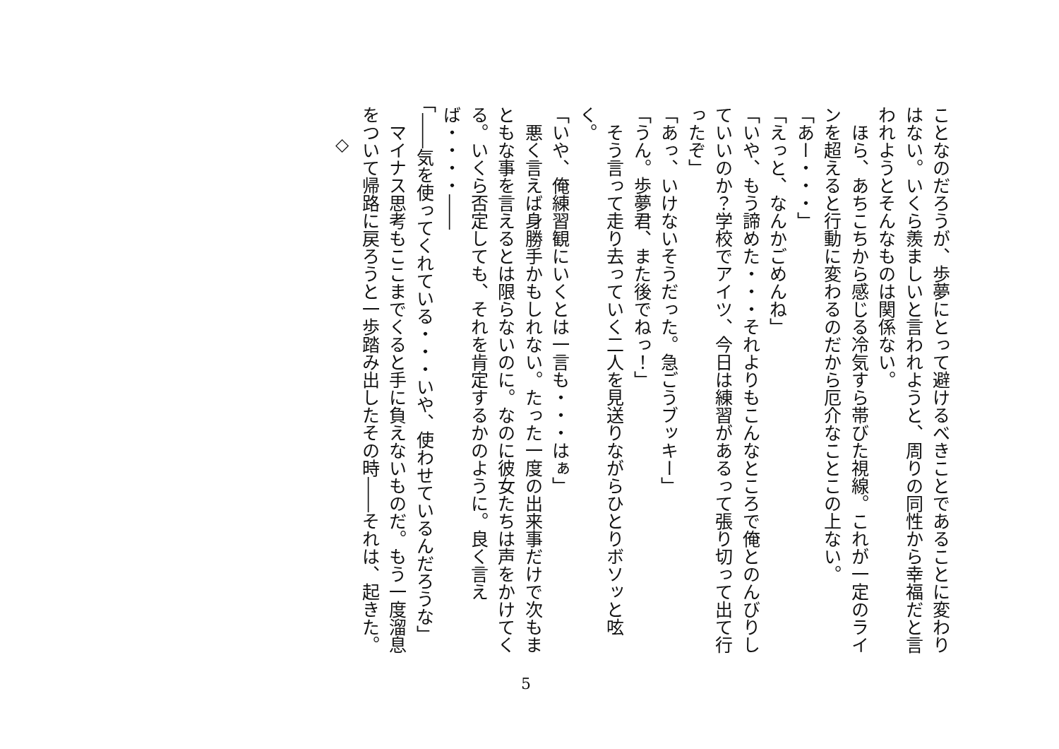ことなのだろうが、歩夢にとって避けるべきことであることに変わりはない。いくら羨ましいと言われようと、周りの同性から幸福だと言われようとそんなものは関係ない。
　ほら、あちこちから感じる冷気すら帯びた視線。これが一定のラインを超えると行動に変わるのだから厄介なことこの上ない。
「あー・・・」
「えっと、なんかごめんね」
「いや、もう諦めた・・・それよりもこんなところで俺とのんびりしていいのか？学校でアイツ、今日は練習があるって張り切って出て行ったぞ」
「あっ、いけないそうだった。急ごうブッキー」
「うん。歩夢君、また後でねっ！」
　そう言って走り去っていく二人を見送りながらひとりボソッと呟く。
「いや、俺練習観にいくとは一言も・・・はぁ」
　悪く言えば身勝手かもしれない。たった一度の出来事だけで次もまともな事を言えるとは限らないのに。なのに彼女たちは声をかけてくる。いくら否定しても、それを肯定するかのように。良く言えば・・・・――
「――気を使ってくれている・・・いや、使わせているんだろうな」
　マイナス思考もここまでくると手に負えないものだ。もう一度溜息をついて帰路に戻ろうと一歩踏み出したその時――それは、起きた。
◇
5